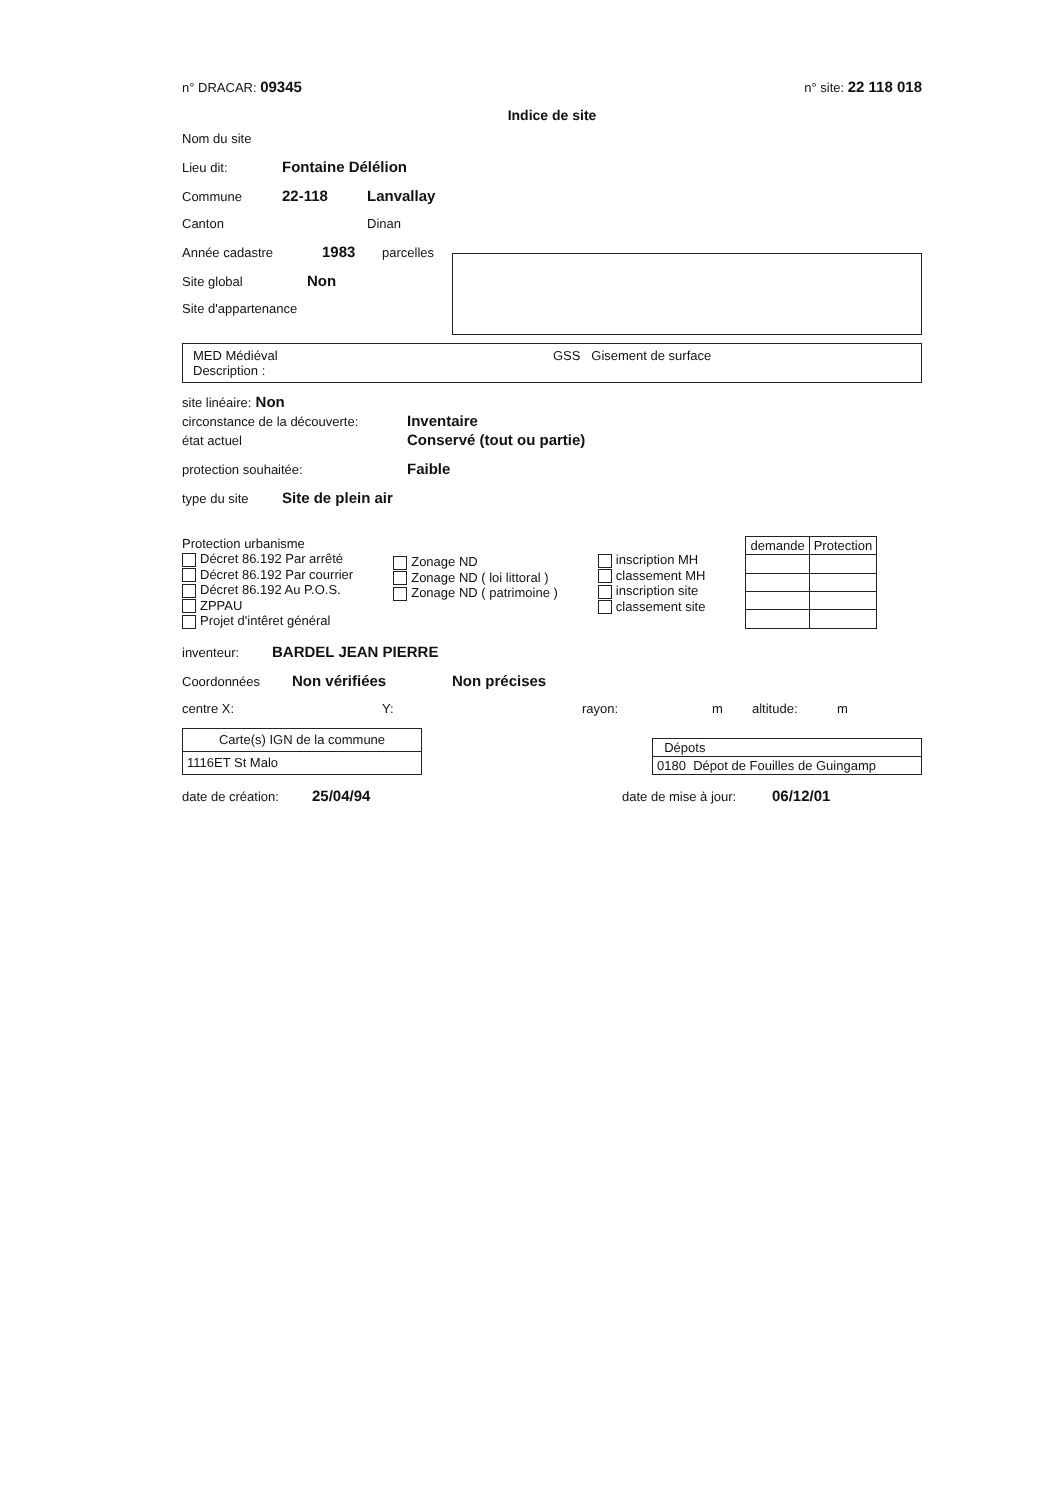n° DRACAR: 09345 n° site: 22 118 018
Indice de site
Nom du site
Lieu dit: Fontaine Délélion
Commune 22-118 Lanvallay
Canton Dinan
Année cadastre 1983 parcelles
Site global Non
Site d'appartenance
MED Médiéval
Description :
GSS Gisement de surface
site linéaire: Non
circonstance de la découverte: Inventaire
état actuel Conservé (tout ou partie)
protection souhaitée: Faible
type du site Site de plein air
Protection urbanisme
Décret 86.192 Par arrêté
Décret 86.192 Par courrier
Décret 86.192 Au P.O.S.
ZPPAU
Projet d'intêret général
Zonage ND
Zonage ND ( loi littoral )
Zonage ND ( patrimoine )
inscription MH
classement MH
inscription site
classement site
| demande | Protection |
| --- | --- |
inventeur: BARDEL JEAN PIERRE
Coordonnées Non vérifiées Non précises
centre X: Y: rayon: m altitude: m
| Carte(s) IGN de la commune |
| --- |
| 1116ET St Malo |
| Dépots |
| --- |
| 0180 Dépot de Fouilles de Guingamp |
date de création: 25/04/94 date de mise à jour: 06/12/01